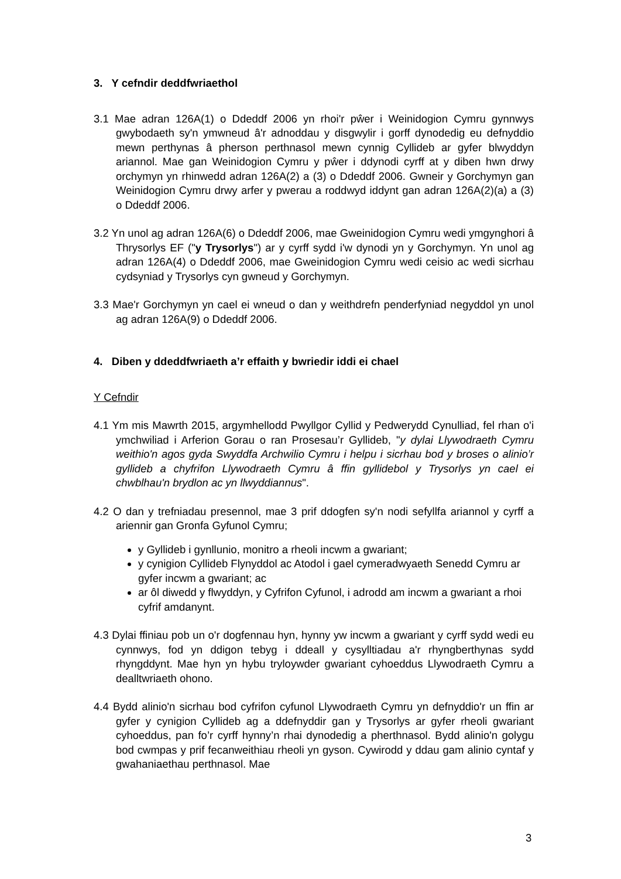3. Y cefndir deddfwriaethol
3.1 Mae adran 126A(1) o Ddeddf 2006 yn rhoi'r pŵer i Weinidogion Cymru gynnwys gwybodaeth sy'n ymwneud â'r adnoddau y disgwylir i gorff dynodedig eu defnyddio mewn perthynas â pherson perthnasol mewn cynnig Cyllideb ar gyfer blwyddyn ariannol. Mae gan Weinidogion Cymru y pŵer i ddynodi cyrff at y diben hwn drwy orchymyn yn rhinwedd adran 126A(2) a (3) o Ddeddf 2006. Gwneir y Gorchymyn gan Weinidogion Cymru drwy arfer y pwerau a roddwyd iddynt gan adran 126A(2)(a) a (3) o Ddeddf 2006.
3.2 Yn unol ag adran 126A(6) o Ddeddf 2006, mae Gweinidogion Cymru wedi ymgynghori â Thrysorlys EF ("y Trysorlys") ar y cyrff sydd i'w dynodi yn y Gorchymyn. Yn unol ag adran 126A(4) o Ddeddf 2006, mae Gweinidogion Cymru wedi ceisio ac wedi sicrhau cydsyniad y Trysorlys cyn gwneud y Gorchymyn.
3.3 Mae'r Gorchymyn yn cael ei wneud o dan y weithdrefn penderfyniad negyddol yn unol ag adran 126A(9) o Ddeddf 2006.
4. Diben y ddeddfwriaeth a’r effaith y bwriedir iddi ei chael
Y Cefndir
4.1 Ym mis Mawrth 2015, argymhellodd Pwyllgor Cyllid y Pedwerydd Cynulliad, fel rhan o'i ymchwiliad i Arferion Gorau o ran Prosesau’r Gyllideb, "y dylai Llywodraeth Cymru weithio'n agos gyda Swyddfa Archwilio Cymru i helpu i sicrhau bod y broses o alinio’r gyllideb a chyfrifon Llywodraeth Cymru â ffin gyllidebol y Trysorlys yn cael ei chwblhau'n brydlon ac yn llwyddiannus".
4.2 O dan y trefniadau presennol, mae 3 prif ddogfen sy'n nodi sefyllfa ariannol y cyrff a ariennir gan Gronfa Gyfunol Cymru;
y Gyllideb i gynllunio, monitro a rheoli incwm a gwariant;
y cynigion Cyllideb Flynyddol ac Atodol i gael cymeradwyaeth Senedd Cymru ar gyfer incwm a gwariant; ac
ar ôl diwedd y flwyddyn, y Cyfrifon Cyfunol, i adrodd am incwm a gwariant a rhoi cyfrif amdanynt.
4.3 Dylai ffiniau pob un o'r dogfennau hyn, hynny yw incwm a gwariant y cyrff sydd wedi eu cynnwys, fod yn ddigon tebyg i ddeall y cysylltiadau a'r rhyngberthynas sydd rhyngddynt. Mae hyn yn hybu tryloywder gwariant cyhoeddus Llywodraeth Cymru a dealltwriaeth ohono.
4.4 Bydd alinio'n sicrhau bod cyfrifon cyfunol Llywodraeth Cymru yn defnyddio'r un ffin ar gyfer y cynigion Cyllideb ag a ddefnyddir gan y Trysorlys ar gyfer rheoli gwariant cyhoeddus, pan fo’r cyrff hynny’n rhai dynodedig a pherthnasol. Bydd alinio'n golygu bod cwmpas y prif fecanweithiau rheoli yn gyson. Cywirodd y ddau gam alinio cyntaf y gwahaniaethau perthnasol. Mae
3